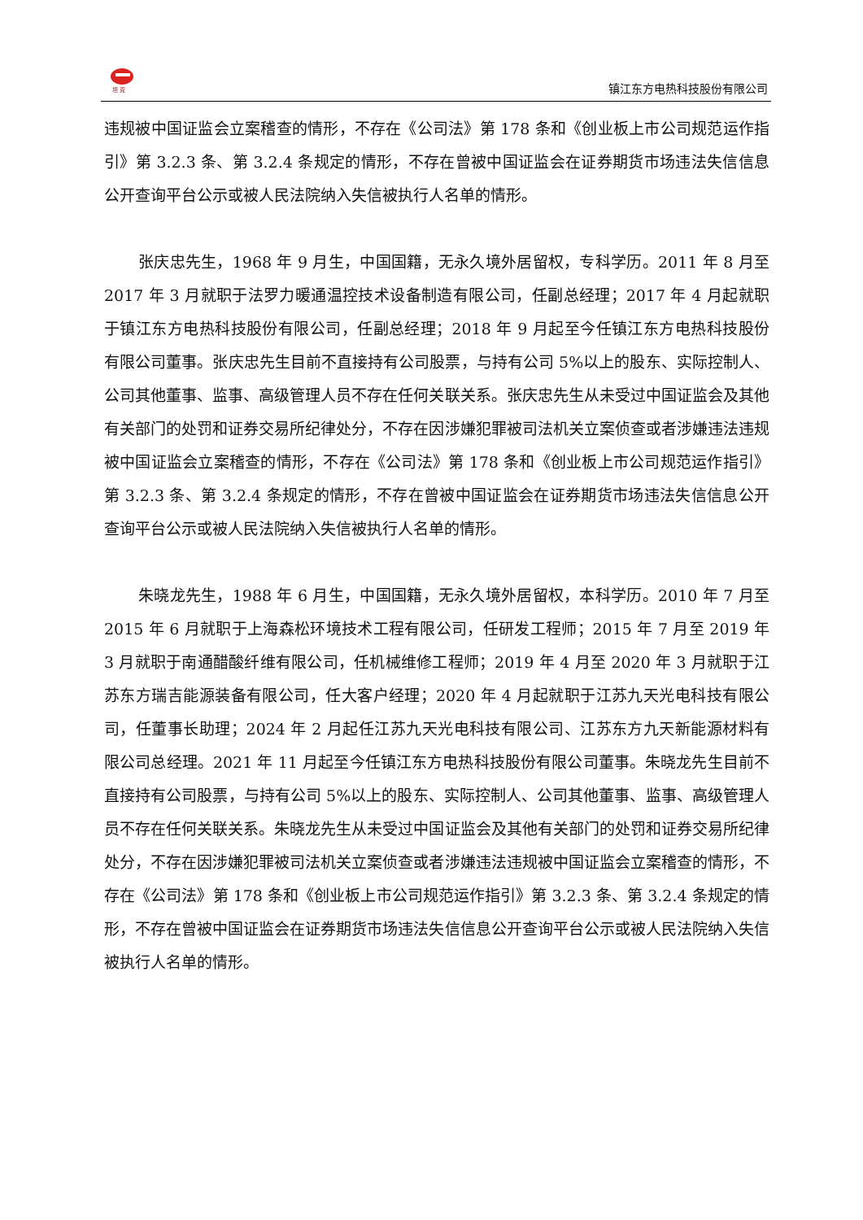坦 克
镇江东方电热科技股份有限公司
违规被中国证监会立案稽查的情形，不存在《公司法》第 178 条和《创业板上市公司规范运作指引》第 3.2.3 条、第 3.2.4 条规定的情形，不存在曾被中国证监会在证券期货市场违法失信信息公开查询平台公示或被人民法院纳入失信被执行人名单的情形。
张庆忠先生，1968 年 9 月生，中国国籍，无永久境外居留权，专科学历。2011 年 8 月至 2017 年 3 月就职于法罗力暖通温控技术设备制造有限公司，任副总经理；2017 年 4 月起就职于镇江东方电热科技股份有限公司，任副总经理；2018 年 9 月起至今任镇江东方电热科技股份有限公司董事。张庆忠先生目前不直接持有公司股票，与持有公司 5%以上的股东、实际控制人、公司其他董事、监事、高级管理人员不存在任何关联关系。张庆忠先生从未受过中国证监会及其他有关部门的处罚和证券交易所纪律处分，不存在因涉嫌犯罪被司法机关立案侦查或者涉嫌违法违规被中国证监会立案稽查的情形，不存在《公司法》第 178 条和《创业板上市公司规范运作指引》第 3.2.3 条、第 3.2.4 条规定的情形，不存在曾被中国证监会在证券期货市场违法失信信息公开查询平台公示或被人民法院纳入失信被执行人名单的情形。
朱晓龙先生，1988 年 6 月生，中国国籍，无永久境外居留权，本科学历。2010 年 7 月至 2015 年 6 月就职于上海森松环境技术工程有限公司，任研发工程师；2015 年 7 月至 2019 年 3 月就职于南通醋酸纤维有限公司，任机械维修工程师；2019 年 4 月至 2020 年 3 月就职于江苏东方瑞吉能源装备有限公司，任大客户经理；2020 年 4 月起就职于江苏九天光电科技有限公司，任董事长助理；2024 年 2 月起任江苏九天光电科技有限公司、江苏东方九天新能源材料有限公司总经理。2021 年 11 月起至今任镇江东方电热科技股份有限公司董事。朱晓龙先生目前不直接持有公司股票，与持有公司 5%以上的股东、实际控制人、公司其他董事、监事、高级管理人员不存在任何关联关系。朱晓龙先生从未受过中国证监会及其他有关部门的处罚和证券交易所纪律处分，不存在因涉嫌犯罪被司法机关立案侦查或者涉嫌违法违规被中国证监会立案稽查的情形，不存在《公司法》第 178 条和《创业板上市公司规范运作指引》第 3.2.3 条、第 3.2.4 条规定的情形，不存在曾被中国证监会在证券期货市场违法失信信息公开查询平台公示或被人民法院纳入失信被执行人名单的情形。